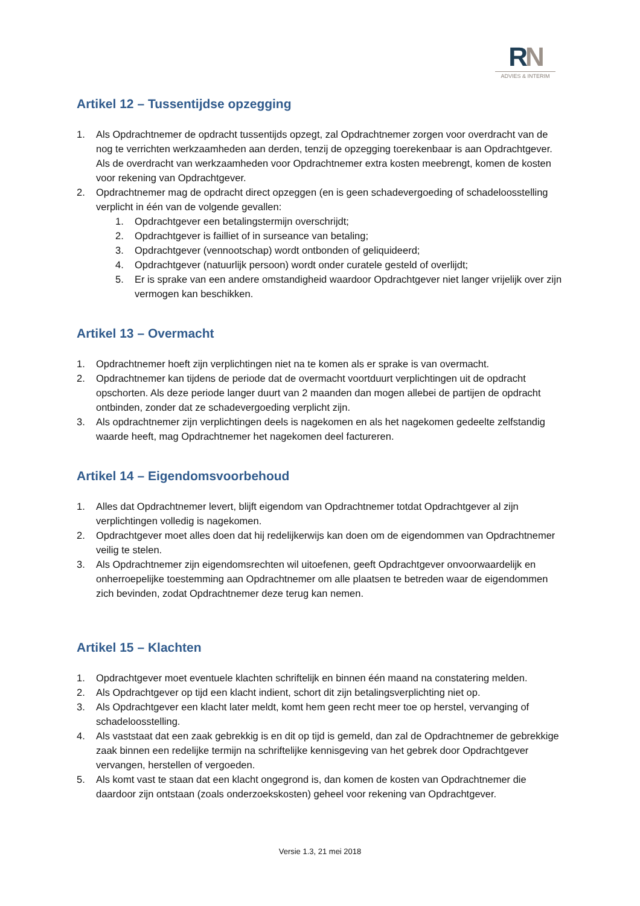RN
ADVIES & INTERIM
Artikel 12 – Tussentijdse opzegging
1. Als Opdrachtnemer de opdracht tussentijds opzegt, zal Opdrachtnemer zorgen voor overdracht van de nog te verrichten werkzaamheden aan derden, tenzij de opzegging toerekenbaar is aan Opdrachtgever. Als de overdracht van werkzaamheden voor Opdrachtnemer extra kosten meebrengt, komen de kosten voor rekening van Opdrachtgever.
2. Opdrachtnemer mag de opdracht direct opzeggen (en is geen schadevergoeding of schadeloosstelling verplicht in één van de volgende gevallen:
1. Opdrachtgever een betalingstermijn overschrijdt;
2. Opdrachtgever is failliet of in surseance van betaling;
3. Opdrachtgever (vennootschap) wordt ontbonden of geliquideerd;
4. Opdrachtgever (natuurlijk persoon) wordt onder curatele gesteld of overlijdt;
5. Er is sprake van een andere omstandigheid waardoor Opdrachtgever niet langer vrijelijk over zijn vermogen kan beschikken.
Artikel 13 – Overmacht
1. Opdrachtnemer hoeft zijn verplichtingen niet na te komen als er sprake is van overmacht.
2. Opdrachtnemer kan tijdens de periode dat de overmacht voortduurt verplichtingen uit de opdracht opschorten. Als deze periode langer duurt van 2 maanden dan mogen allebei de partijen de opdracht ontbinden, zonder dat ze schadevergoeding verplicht zijn.
3. Als opdrachtnemer zijn verplichtingen deels is nagekomen en als het nagekomen gedeelte zelfstandig waarde heeft, mag Opdrachtnemer het nagekomen deel factureren.
Artikel 14 – Eigendomsvoorbehoud
1. Alles dat Opdrachtnemer levert, blijft eigendom van Opdrachtnemer totdat Opdrachtgever al zijn verplichtingen volledig is nagekomen.
2. Opdrachtgever moet alles doen dat hij redelijkerwijs kan doen om de eigendommen van Opdrachtnemer veilig te stelen.
3. Als Opdrachtnemer zijn eigendomsrechten wil uitoefenen, geeft Opdrachtgever onvoorwaardelijk en onherroepelijke toestemming aan Opdrachtnemer om alle plaatsen te betreden waar de eigendommen zich bevinden, zodat Opdrachtnemer deze terug kan nemen.
Artikel 15 – Klachten
1. Opdrachtgever moet eventuele klachten schriftelijk en binnen één maand na constatering melden.
2. Als Opdrachtgever op tijd een klacht indient, schort dit zijn betalingsverplichting niet op.
3. Als Opdrachtgever een klacht later meldt, komt hem geen recht meer toe op herstel, vervanging of schadeloosstelling.
4. Als vaststaat dat een zaak gebrekkig is en dit op tijd is gemeld, dan zal de Opdrachtnemer de gebrekkige zaak binnen een redelijke termijn na schriftelijke kennisgeving van het gebrek door Opdrachtgever vervangen, herstellen of vergoeden.
5. Als komt vast te staan dat een klacht ongegrond is, dan komen de kosten van Opdrachtnemer die daardoor zijn ontstaan (zoals onderzoekskosten) geheel voor rekening van Opdrachtgever.
Versie 1.3, 21 mei 2018